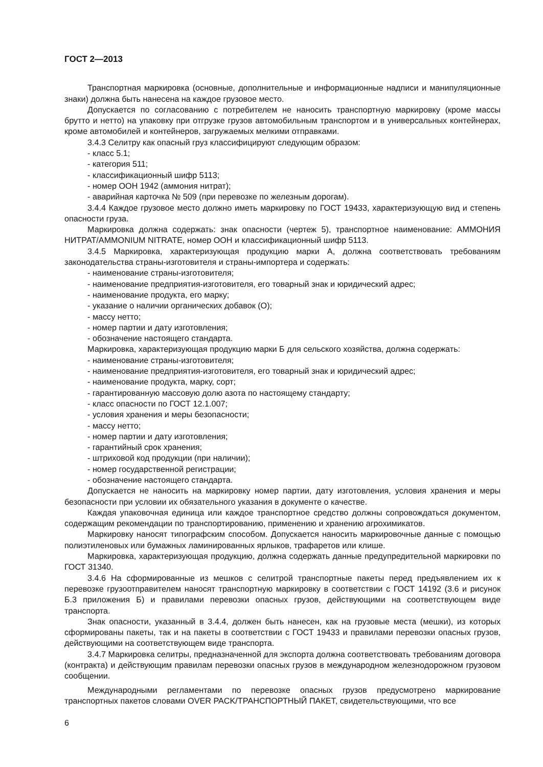ГОСТ 2—2013
Транспортная маркировка (основные, дополнительные и информационные надписи и манипуляционные знаки) должна быть нанесена на каждое грузовое место.
Допускается по согласованию с потребителем не наносить транспортную маркировку (кроме массы брутто и нетто) на упаковку при отгрузке грузов автомобильным транспортом и в универсальных контейнерах, кроме автомобилей и контейнеров, загружаемых мелкими отправками.
3.4.3 Селитру как опасный груз классифицируют следующим образом:
- класс 5.1;
- категория 511;
- классификационный шифр 5113;
- номер ООН 1942 (аммония нитрат);
- аварийная карточка № 509 (при перевозке по железным дорогам).
3.4.4 Каждое грузовое место должно иметь маркировку по ГОСТ 19433, характеризующую вид и степень опасности груза.
Маркировка должна содержать: знак опасности (чертеж 5), транспортное наименование: АММОНИЯ НИТРАТ/AMMONIUM NITRATE, номер ООН и классификационный шифр 5113.
3.4.5 Маркировка, характеризующая продукцию марки А, должна соответствовать требованиям законодательства страны-изготовителя и страны-импортера и содержать:
- наименование страны-изготовителя;
- наименование предприятия-изготовителя, его товарный знак и юридический адрес;
- наименование продукта, его марку;
- указание о наличии органических добавок (О);
- массу нетто;
- номер партии и дату изготовления;
- обозначение настоящего стандарта.
Маркировка, характеризующая продукцию марки Б для сельского хозяйства, должна содержать:
- наименование страны-изготовителя;
- наименование предприятия-изготовителя, его товарный знак и юридический адрес;
- наименование продукта, марку, сорт;
- гарантированную массовую долю азота по настоящему стандарту;
- класс опасности по ГОСТ 12.1.007;
- условия хранения и меры безопасности;
- массу нетто;
- номер партии и дату изготовления;
- гарантийный срок хранения;
- штриховой код продукции (при наличии);
- номер государственной регистрации;
- обозначение настоящего стандарта.
Допускается не наносить на маркировку номер партии, дату изготовления, условия хранения и меры безопасности при условии их обязательного указания в документе о качестве.
Каждая упаковочная единица или каждое транспортное средство должны сопровождаться документом, содержащим рекомендации по транспортированию, применению и хранению агрохимикатов.
Маркировку наносят типографским способом. Допускается наносить маркировочные данные с помощью полиэтиленовых или бумажных ламинированных ярлыков, трафаретов или клише.
Маркировка, характеризующая продукцию, должна содержать данные предупредительной маркировки по ГОСТ 31340.
3.4.6 На сформированные из мешков с селитрой транспортные пакеты перед предъявлением их к перевозке грузоотправителем наносят транспортную маркировку в соответствии с ГОСТ 14192 (3.6 и рисунок Б.3 приложения Б) и правилами перевозки опасных грузов, действующими на соответствующем виде транспорта.
Знак опасности, указанный в 3.4.4, должен быть нанесен, как на грузовые места (мешки), из которых сформированы пакеты, так и на пакеты в соответствии с ГОСТ 19433 и правилами перевозки опасных грузов, действующими на соответствующем виде транспорта.
3.4.7 Маркировка селитры, предназначенной для экспорта должна соответствовать требованиям договора (контракта) и действующим правилам перевозки опасных грузов в международном железнодорожном грузовом сообщении.
Международными регламентами по перевозке опасных грузов предусмотрено маркирование транспортных пакетов словами OVER PACK/ТРАНСПОРТНЫЙ ПАКЕТ, свидетельствующими, что все
6